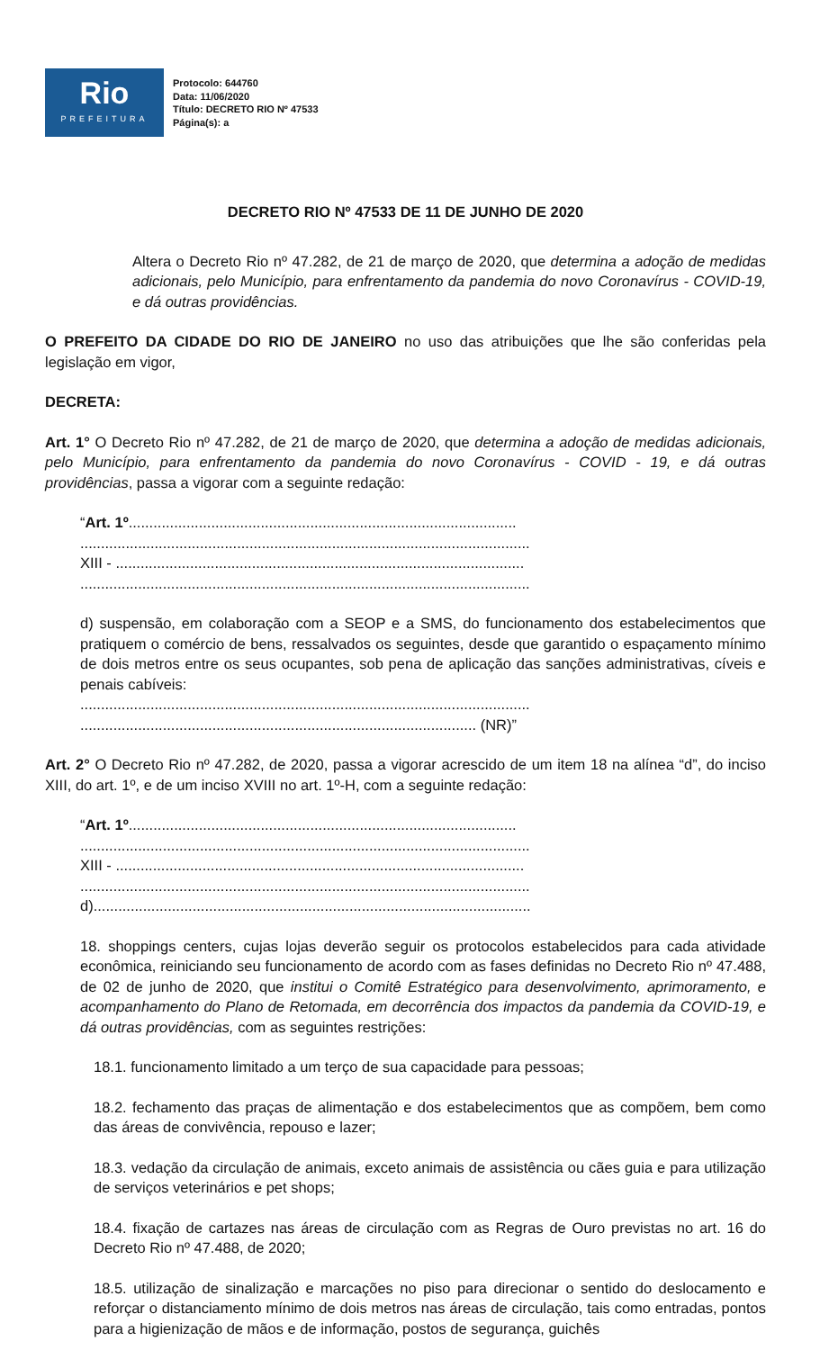Rio
PREFEITURA
Protocolo: 644760
Data: 11/06/2020
Título: DECRETO RIO Nº 47533
Página(s): a
DECRETO RIO Nº 47533 DE 11 DE JUNHO DE 2020
Altera o Decreto Rio nº 47.282, de 21 de março de 2020, que determina a adoção de medidas adicionais, pelo Município, para enfrentamento da pandemia do novo Coronavírus - COVID-19, e dá outras providências.
O PREFEITO DA CIDADE DO RIO DE JANEIRO no uso das atribuições que lhe são conferidas pela legislação em vigor,
DECRETA:
Art. 1° O Decreto Rio nº 47.282, de 21 de março de 2020, que determina a adoção de medidas adicionais, pelo Município, para enfrentamento da pandemia do novo Coronavírus - COVID - 19, e dá outras providências, passa a vigorar com a seguinte redação:
“Art. 1º..............................................................................................
.............................................................................................................
XIII - ...................................................................................................
.............................................................................................................
d) suspensão, em colaboração com a SEOP e a SMS, do funcionamento dos estabelecimentos que pratiquem o comércio de bens, ressalvados os seguintes, desde que garantido o espaçamento mínimo de dois metros entre os seus ocupantes, sob pena de aplicação das sanções administrativas, cíveis e penais cabíveis:
.............................................................................................................
................................................................................................ (NR)”
Art. 2° O Decreto Rio nº 47.282, de 2020, passa a vigorar acrescido de um item 18 na alínea “d”, do inciso XIII, do art. 1º, e de um inciso XVIII no art. 1º-H, com a seguinte redação:
“Art. 1º..............................................................................................
.............................................................................................................
XIII - ...................................................................................................
.............................................................................................................
d)..........................................................................................................
18. shoppings centers, cujas lojas deverão seguir os protocolos estabelecidos para cada atividade econômica, reiniciando seu funcionamento de acordo com as fases definidas no Decreto Rio nº 47.488, de 02 de junho de 2020, que institui o Comitê Estratégico para desenvolvimento, aprimoramento, e acompanhamento do Plano de Retomada, em decorrência dos impactos da pandemia da COVID-19, e dá outras providências, com as seguintes restrições:
18.1. funcionamento limitado a um terço de sua capacidade para pessoas;
18.2. fechamento das praças de alimentação e dos estabelecimentos que as compõem, bem como das áreas de convivência, repouso e lazer;
18.3. vedação da circulação de animais, exceto animais de assistência ou cães guia e para utilização de serviços veterinários e pet shops;
18.4. fixação de cartazes nas áreas de circulação com as Regras de Ouro previstas no art. 16 do Decreto Rio nº 47.488, de 2020;
18.5. utilização de sinalização e marcações no piso para direcionar o sentido do deslocamento e reforçar o distanciamento mínimo de dois metros nas áreas de circulação, tais como entradas, pontos para a higienização de mãos e de informação, postos de segurança, guichês